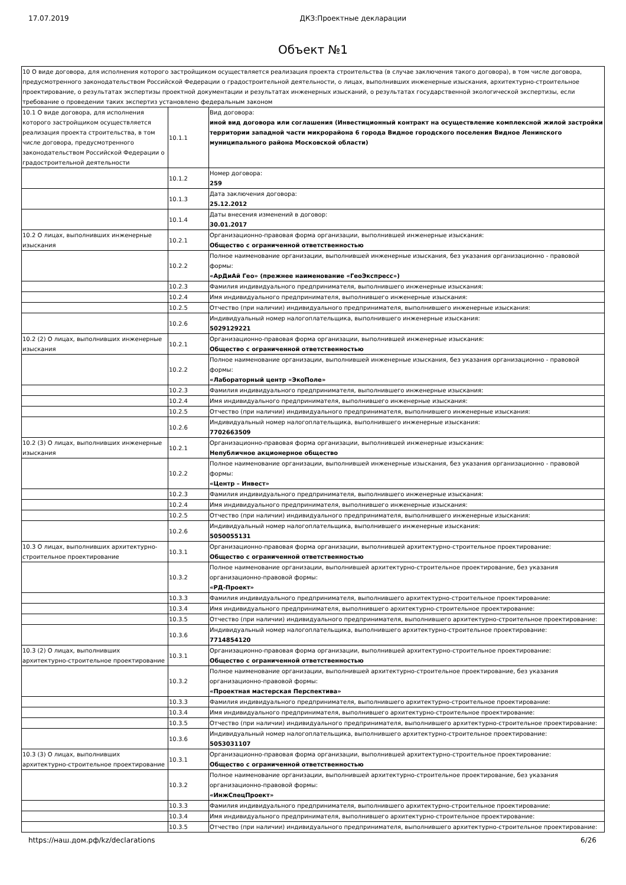17.07.2019 ДКЗ:Проектные декларации
Объект №1
| 10 О виде договора, для исполнения которого застройщиком осуществляется реализация проекта строительства (в случае заключения такого договора), в том числе договора, предусмотренного законодательством Российской Федерации о градостроительной деятельности, о лицах, выполнивших инженерные изыскания, архитектурно-строительное проектирование, о результатах экспертизы проектной документации и результатах инженерных изысканий, о результатах государственной экологической экспертизы, если требование о проведении таких экспертиз установлено федеральным законом | | |
| 10.1 О виде договора, для исполнения которого застройщиком осуществляется реализация проекта строительства, в том числе договора, предусмотренного законодательством Российской Федерации о градостроительной деятельности | 10.1.1 | Вид договора: иной вид договора или соглашения (Инвестиционный контракт на осуществление комплексной жилой застройки территории западной части микрорайона 6 города Видное городского поселения Видное Ленинского муниципального района Московской области) |
| | 10.1.2 | Номер договора: 259 |
| | 10.1.3 | Дата заключения договора: 25.12.2012 |
| | 10.1.4 | Даты внесения изменений в договор: 30.01.2017 |
| 10.2 О лицах, выполнивших инженерные изыскания | 10.2.1 | Организационно-правовая форма организации, выполнившей инженерные изыскания: Общество с ограниченной ответственностью |
| | 10.2.2 | Полное наименование организации, выполнившей инженерные изыскания, без указания организационно - правовой формы: «АрДиАй Гео» (прежнее наименование «ГеоЭкспресс») |
| | 10.2.3 | Фамилия индивидуального предпринимателя, выполнившего инженерные изыскания: |
| | 10.2.4 | Имя индивидуального предпринимателя, выполнившего инженерные изыскания: |
| | 10.2.5 | Отчество (при наличии) индивидуального предпринимателя, выполнившего инженерные изыскания: |
| | 10.2.6 | Индивидуальный номер налогоплательщика, выполнившего инженерные изыскания: 5029129221 |
| 10.2 (2) О лицах, выполнивших инженерные изыскания | 10.2.1 | Организационно-правовая форма организации, выполнившей инженерные изыскания: Общество с ограниченной ответственностью |
| | 10.2.2 | Полное наименование организации, выполнившей инженерные изыскания, без указания организационно - правовой формы: «Лабораторный центр «ЭкоПоле» |
| | 10.2.3 | Фамилия индивидуального предпринимателя, выполнившего инженерные изыскания: |
| | 10.2.4 | Имя индивидуального предпринимателя, выполнившего инженерные изыскания: |
| | 10.2.5 | Отчество (при наличии) индивидуального предпринимателя, выполнившего инженерные изыскания: |
| | 10.2.6 | Индивидуальный номер налогоплательщика, выполнившего инженерные изыскания: 7702663509 |
| 10.2 (3) О лицах, выполнивших инженерные изыскания | 10.2.1 | Организационно-правовая форма организации, выполнившей инженерные изыскания: Непубличное акционерное общество |
| | 10.2.2 | Полное наименование организации, выполнившей инженерные изыскания, без указания организационно - правовой формы: «Центр – Инвест» |
| | 10.2.3 | Фамилия индивидуального предпринимателя, выполнившего инженерные изыскания: |
| | 10.2.4 | Имя индивидуального предпринимателя, выполнившего инженерные изыскания: |
| | 10.2.5 | Отчество (при наличии) индивидуального предпринимателя, выполнившего инженерные изыскания: |
| | 10.2.6 | Индивидуальный номер налогоплательщика, выполнившего инженерные изыскания: 5050055131 |
| 10.3 О лицах, выполнивших архитектурно-строительное проектирование | 10.3.1 | Организационно-правовая форма организации, выполнившей архитектурно-строительное проектирование: Общество с ограниченной ответственностью |
| | 10.3.2 | Полное наименование организации, выполнившей архитектурно-строительное проектирование, без указания организационно-правовой формы: «РД-Проект» |
| | 10.3.3 | Фамилия индивидуального предпринимателя, выполнившего архитектурно-строительное проектирование: |
| | 10.3.4 | Имя индивидуального предпринимателя, выполнившего архитектурно-строительное проектирование: |
| | 10.3.5 | Отчество (при наличии) индивидуального предпринимателя, выполнившего архитектурно-строительное проектирование: |
| | 10.3.6 | Индивидуальный номер налогоплательщика, выполнившего архитектурно-строительное проектирование: 7714854120 |
| 10.3 (2) О лицах, выполнивших архитектурно-строительное проектирование | 10.3.1 | Организационно-правовая форма организации, выполнившей архитектурно-строительное проектирование: Общество с ограниченной ответственностью |
| | 10.3.2 | Полное наименование организации, выполнившей архитектурно-строительное проектирование, без указания организационно-правовой формы: «Проектная мастерская Перспектива» |
| | 10.3.3 | Фамилия индивидуального предпринимателя, выполнившего архитектурно-строительное проектирование: |
| | 10.3.4 | Имя индивидуального предпринимателя, выполнившего архитектурно-строительное проектирование: |
| | 10.3.5 | Отчество (при наличии) индивидуального предпринимателя, выполнившего архитектурно-строительное проектирование: |
| | 10.3.6 | Индивидуальный номер налогоплательщика, выполнившего архитектурно-строительное проектирование: 5053031107 |
| 10.3 (3) О лицах, выполнивших архитектурно-строительное проектирование | 10.3.1 | Организационно-правовая форма организации, выполнившей архитектурно-строительное проектирование: Общество с ограниченной ответственностью |
| | 10.3.2 | Полное наименование организации, выполнившей архитектурно-строительное проектирование, без указания организационно-правовой формы: «ИнжСпецПроект» |
| | 10.3.3 | Фамилия индивидуального предпринимателя, выполнившего архитектурно-строительное проектирование: |
| | 10.3.4 | Имя индивидуального предпринимателя, выполнившего архитектурно-строительное проектирование: |
| | 10.3.5 | Отчество (при наличии) индивидуального предпринимателя, выполнившего архитектурно-строительное проектирование: |
https://наш.дом.рф/kz/declarations 6/26